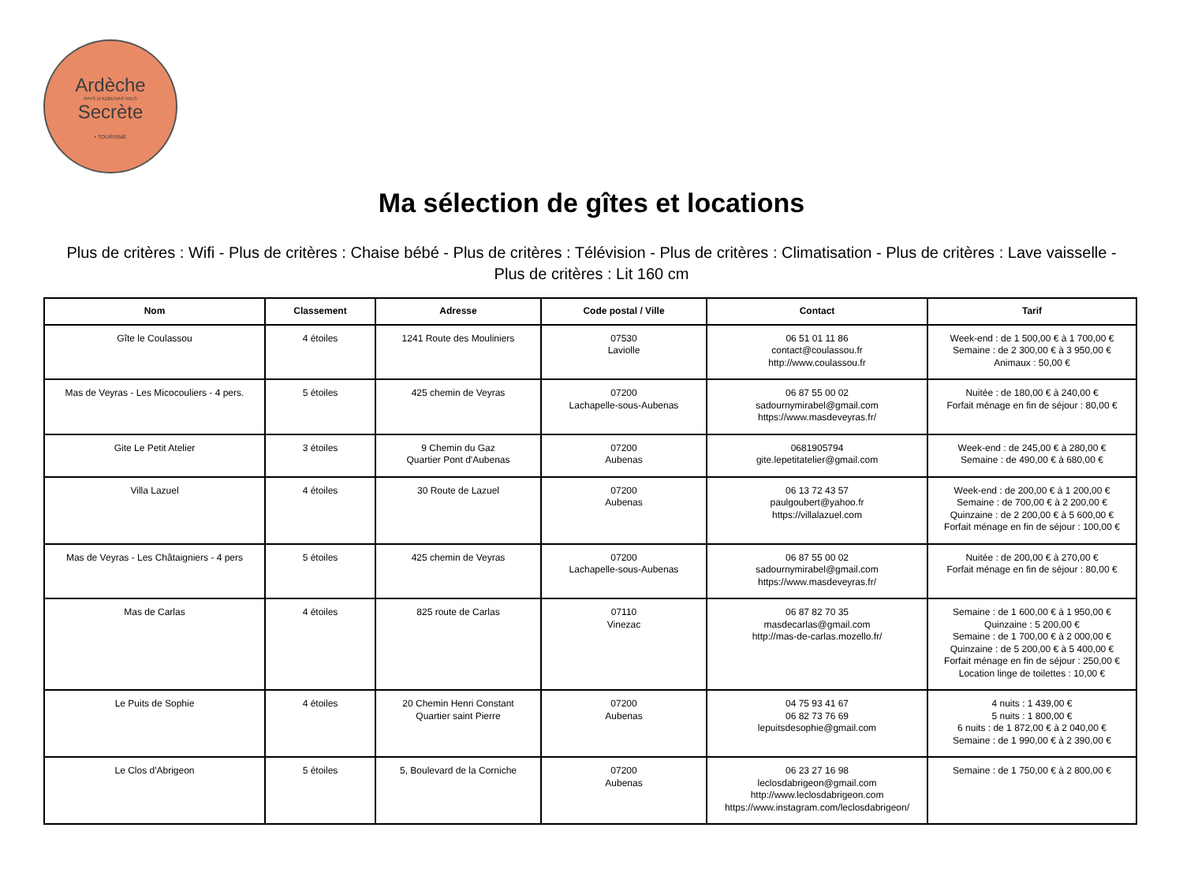Ardèche
PAYS D'AUBENAS VALS
Secrète
• TOURISME
Ma sélection de gîtes et locations
Plus de critères : Wifi - Plus de critères : Chaise bébé - Plus de critères : Télévision - Plus de critères : Climatisation - Plus de critères : Lave vaisselle - Plus de critères : Lit 160 cm
| Nom | Classement | Adresse | Code postal / Ville | Contact | Tarif |
| --- | --- | --- | --- | --- | --- |
| Gîte le Coulassou | 4 étoiles | 1241 Route des Mouliniers | 07530 Laviolle | 06 51 01 11 86 contact@coulassou.fr http://www.coulassou.fr | Week-end : de 1 500,00 € à 1 700,00 € Semaine : de 2 300,00 € à 3 950,00 € Animaux : 50,00 € |
| Mas de Veyras - Les Micocouliers - 4 pers. | 5 étoiles | 425 chemin de Veyras | 07200 Lachapelle-sous-Aubenas | 06 87 55 00 02 sadournymirabel@gmail.com https://www.masdeveyras.fr/ | Nuitée : de 180,00 € à 240,00 € Forfait ménage en fin de séjour : 80,00 € |
| Gite Le Petit Atelier | 3 étoiles | 9 Chemin du Gaz Quartier Pont d'Aubenas | 07200 Aubenas | 0681905794 gite.lepetitatelier@gmail.com | Week-end : de 245,00 € à 280,00 € Semaine : de 490,00 € à 680,00 € |
| Villa Lazuel | 4 étoiles | 30 Route de Lazuel | 07200 Aubenas | 06 13 72 43 57 paulgoubert@yahoo.fr https://villalazuel.com | Week-end : de 200,00 € à 1 200,00 € Semaine : de 700,00 € à 2 200,00 € Quinzaine : de 2 200,00 € à 5 600,00 € Forfait ménage en fin de séjour : 100,00 € |
| Mas de Veyras - Les Châtaigniers - 4 pers | 5 étoiles | 425 chemin de Veyras | 07200 Lachapelle-sous-Aubenas | 06 87 55 00 02 sadournymirabel@gmail.com https://www.masdeveyras.fr/ | Nuitée : de 200,00 € à 270,00 € Forfait ménage en fin de séjour : 80,00 € |
| Mas de Carlas | 4 étoiles | 825 route de Carlas | 07110 Vinezac | 06 87 82 70 35 masdecarlas@gmail.com http://mas-de-carlas.mozello.fr/ | Semaine : de 1 600,00 € à 1 950,00 € Quinzaine : 5 200,00 € Semaine : de 1 700,00 € à 2 000,00 € Quinzaine : de 5 200,00 € à 5 400,00 € Forfait ménage en fin de séjour : 250,00 € Location linge de toilettes : 10,00 € |
| Le Puits de Sophie | 4 étoiles | 20 Chemin Henri Constant Quartier saint Pierre | 07200 Aubenas | 04 75 93 41 67 06 82 73 76 69 lepuitsdesophie@gmail.com | 4 nuits : 1 439,00 € 5 nuits : 1 800,00 € 6 nuits : de 1 872,00 € à 2 040,00 € Semaine : de 1 990,00 € à 2 390,00 € |
| Le Clos d'Abrigeon | 5 étoiles | 5, Boulevard de la Corniche | 07200 Aubenas | 06 23 27 16 98 leclosdabrigeon@gmail.com http://www.leclosdabrigeon.com https://www.instagram.com/leclosdabrigeon/ | Semaine : de 1 750,00 € à 2 800,00 € |